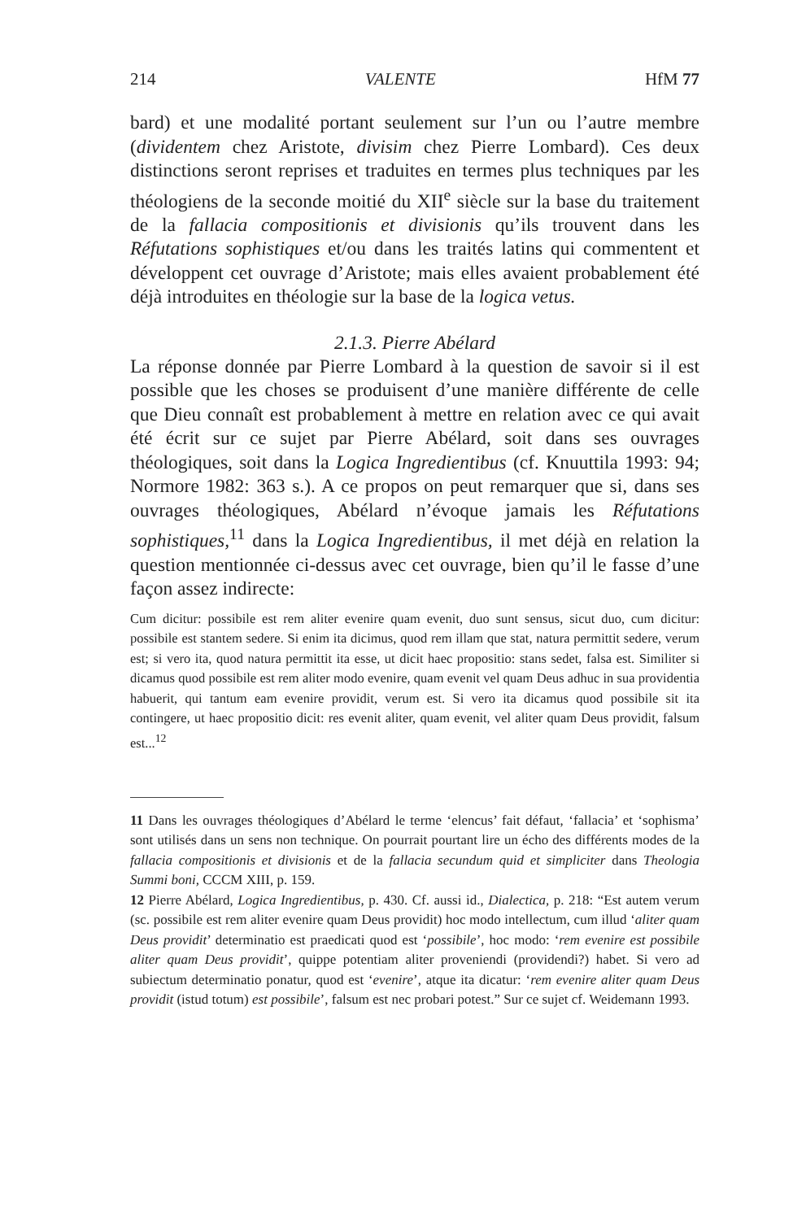214 VALENTE HfM 77
bard) et une modalité portant seulement sur l’un ou l’autre membre (dividentem chez Aristote, divisim chez Pierre Lombard). Ces deux distinctions seront reprises et traduites en termes plus techniques par les théologiens de la seconde moitié du XII<sup>e</sup> siècle sur la base du traitement de la fallacia compositionis et divisionis qu’ils trouvent dans les Réfutations sophistiques et/ou dans les traités latins qui commentent et développent cet ouvrage d’Aristote; mais elles avaient probablement été déjà introduites en théologie sur la base de la logica vetus.
2.1.3. Pierre Abélard
La réponse donnée par Pierre Lombard à la question de savoir si il est possible que les choses se produisent d’une manière différente de celle que Dieu connaît est probablement à mettre en relation avec ce qui avait été écrit sur ce sujet par Pierre Abélard, soit dans ses ouvrages théologiques, soit dans la Logica Ingredientibus (cf. Knuuttila 1993: 94; Normore 1982: 363 s.). A ce propos on peut remarquer que si, dans ses ouvrages théologiques, Abélard n’évoque jamais les Réfutations sophistiques,<sup>11</sup> dans la Logica Ingredientibus, il met déjà en relation la question mentionnée ci-dessus avec cet ouvrage, bien qu’il le fasse d’une façon assez indirecte:
Cum dicitur: possibile est rem aliter evenire quam evenit, duo sunt sensus, sicut duo, cum dicitur: possibile est stantem sedere. Si enim ita dicimus, quod rem illam que stat, natura permittit sedere, verum est; si vero ita, quod natura permittit ita esse, ut dicit haec propositio: stans sedet, falsa est. Similiter si dicamus quod possibile est rem aliter modo evenire, quam evenit vel quam Deus adhuc in sua providentia habuerit, qui tantum eam evenire providit, verum est. Si vero ita dicamus quod possibile sit ita contingere, ut haec propositio dicit: res evenit aliter, quam evenit, vel aliter quam Deus providit, falsum est...<sup>12</sup>
11 Dans les ouvrages théologiques d’Abélard le terme ‘elencus’ fait défaut, ‘fallacia’ et ‘sophisma’ sont utilisés dans un sens non technique. On pourrait pourtant lire un écho des différents modes de la fallacia compositionis et divisionis et de la fallacia secundum quid et simpliciter dans Theologia Summi boni, CCCM XIII, p. 159.
12 Pierre Abélard, Logica Ingredientibus, p. 430. Cf. aussi id., Dialectica, p. 218: “Est autem verum (sc. possibile est rem aliter evenire quam Deus providit) hoc modo intellectum, cum illud ‘aliter quam Deus providit’ determinatio est praedicati quod est ‘possibile’, hoc modo: ‘rem evenire est possibile aliter quam Deus providit’, quippe potentiam aliter proveniendi (providendi?) habet. Si vero ad subiectum determinatio ponatur, quod est ‘evenire’, atque ita dicatur: ‘rem evenire aliter quam Deus providit (istud totum) est possibile’, falsum est nec probari potest.” Sur ce sujet cf. Weidemann 1993.